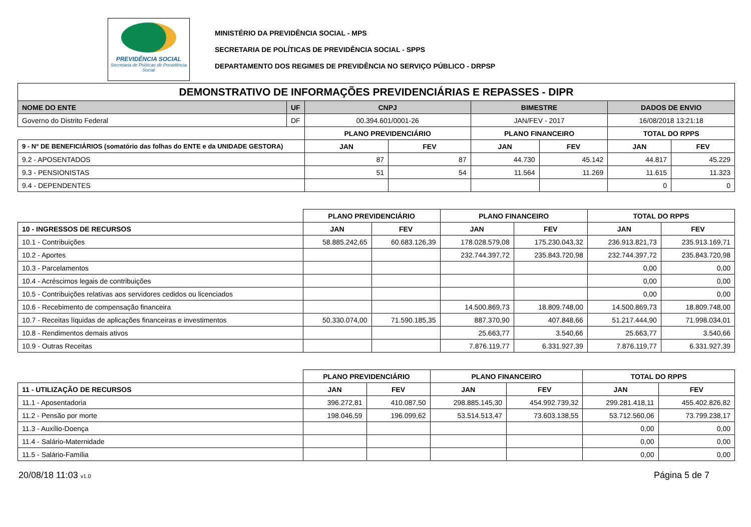PREVIDÊNCIA SOCIAL
Secretaria de Políticas de Previdência Social
MINISTÉRIO DA PREVIDÊNCIA SOCIAL - MPS
SECRETARIA DE POLÍTICAS DE PREVIDÊNCIA SOCIAL - SPPS
DEPARTAMENTO DOS REGIMES DE PREVIDÊNCIA NO SERVIÇO PÚBLICO - DRPSP
| DEMONSTRATIVO DE INFORMAÇÕES PREVIDENCIÁRIAS E REPASSES - DIPR | | | | | | | |
| NOME DO ENTE | UF | CNPJ | | BIMESTRE | | DADOS DE ENVIO | |
| Governo do Distrito Federal | DF | 00.394.601/0001-26 | | JAN/FEV - 2017 | | 16/08/2018 13:21:18 | |
| | | PLANO PREVIDENCIÁRIO | | PLANO FINANCEIRO | | TOTAL DO RPPS | |
| 9 - N° DE BENEFICIÁRIOS (somatório das folhas do ENTE e da UNIDADE GESTORA) | | JAN | FEV | JAN | FEV | JAN | FEV |
| 9.2 - APOSENTADOS | | 87 | 87 | 44.730 | 45.142 | 44.817 | 45.229 |
| 9.3 - PENSIONISTAS | | 51 | 54 | 11.564 | 11.269 | 11.615 | 11.323 |
| 9.4 - DEPENDENTES | | | | | | 0 | 0 |
| | PLANO PREVIDENCIÁRIO | | PLANO FINANCEIRO | | TOTAL DO RPPS | |
| 10 - INGRESSOS DE RECURSOS | JAN | FEV | JAN | FEV | JAN | FEV |
| 10.1 - Contribuições | 58.885.242,65 | 60.683.126,39 | 178.028.579,08 | 175.230.043,32 | 236.913.821,73 | 235.913.169,71 |
| 10.2 - Aportes | | | 232.744.397,72 | 235.843.720,98 | 232.744.397,72 | 235.843.720,98 |
| 10.3 - Parcelamentos | | | | | 0,00 | 0,00 |
| 10.4 - Acréscimos legais de contribuições | | | | | 0,00 | 0,00 |
| 10.5 - Contribuições relativas aos servidores cedidos ou licenciados | | | | | 0,00 | 0,00 |
| 10.6 - Recebimento de compensação financeira | | | 14.500.869,73 | 18.809.748,00 | 14.500.869,73 | 18.809.748,00 |
| 10.7 - Receitas líquidas de aplicações financeiras e investimentos | 50.330.074,00 | 71.590.185,35 | 887.370,90 | 407.848,66 | 51.217.444,90 | 71.998.034,01 |
| 10.8 - Rendimentos demais ativos | | | 25.663,77 | 3.540,66 | 25.663,77 | 3.540,66 |
| 10.9 - Outras Receitas | | | 7.876.119,77 | 6.331.927,39 | 7.876.119,77 | 6.331.927,39 |
| | PLANO PREVIDENCIÁRIO | | PLANO FINANCEIRO | | TOTAL DO RPPS | |
| 11 - UTILIZAÇÃO DE RECURSOS | JAN | FEV | JAN | FEV | JAN | FEV |
| 11.1 - Aposentadoria | 396.272,81 | 410.087,50 | 298.885.145,30 | 454.992.739,32 | 299.281.418,11 | 455.402.826,82 |
| 11.2 - Pensão por morte | 198.046,59 | 196.099,62 | 53.514.513,47 | 73.603.138,55 | 53.712.560,06 | 73.799.238,17 |
| 11.3 - Auxílio-Doença | | | | | 0,00 | 0,00 |
| 11.4 - Salário-Maternidade | | | | | 0,00 | 0,00 |
| 11.5 - Salário-Família | | | | | 0,00 | 0,00 |
20/08/18 11:03 v1.0 Página 5 de 7